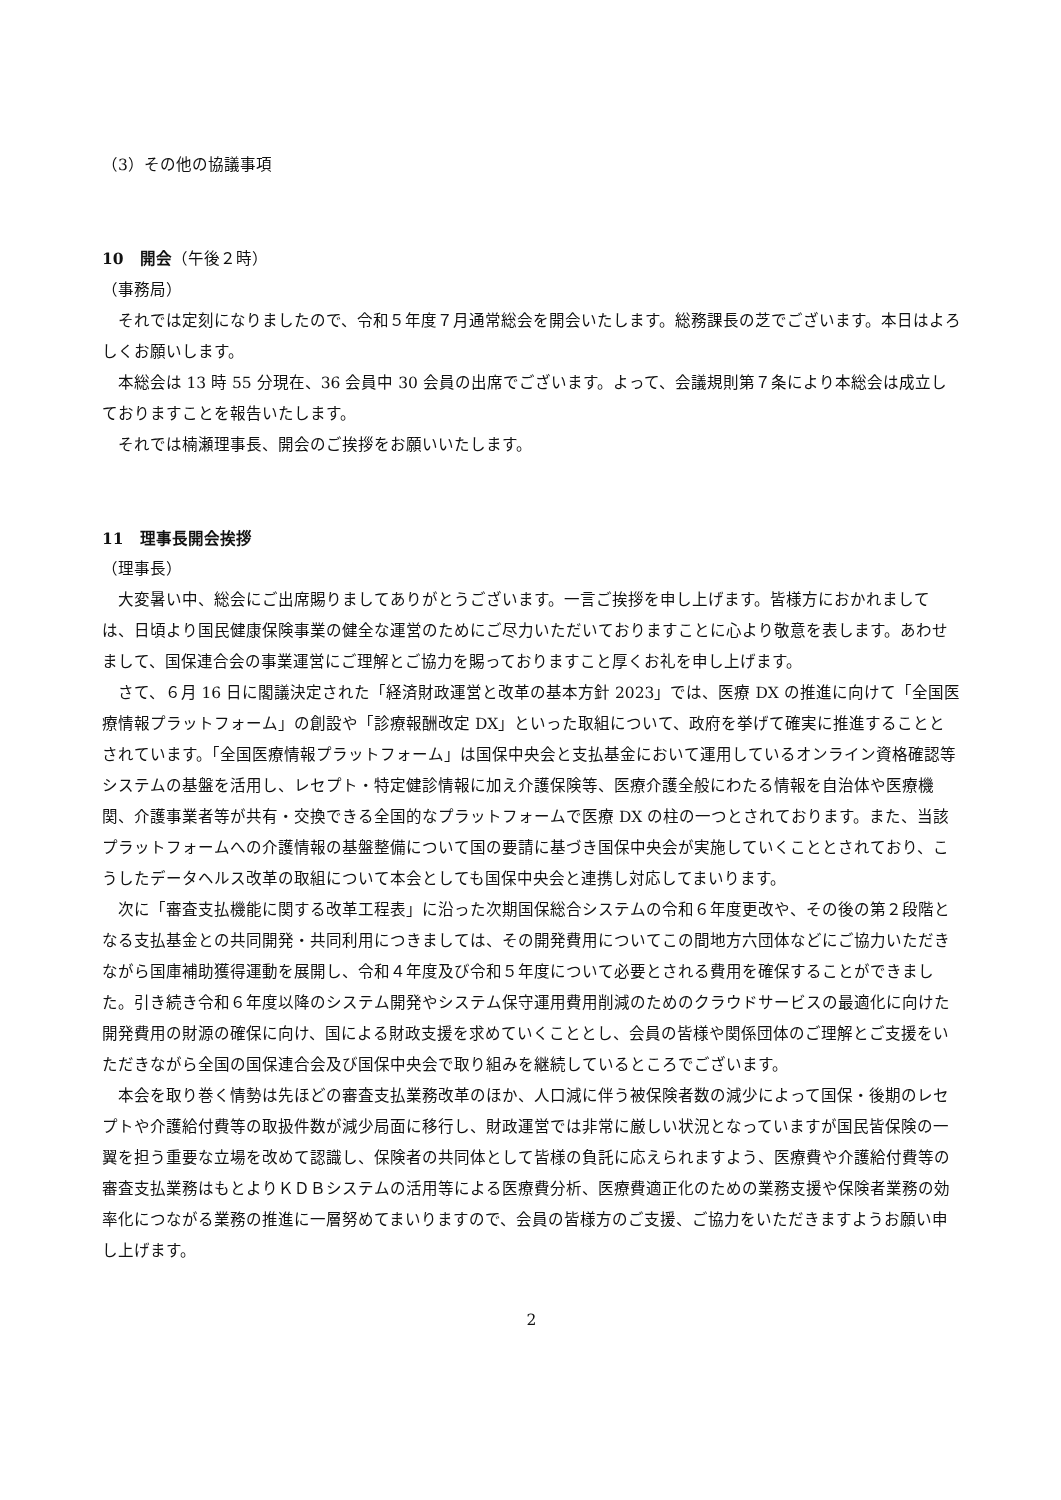（3）その他の協議事項
10　開会（午後２時）
（事務局）
それでは定刻になりましたので、令和５年度７月通常総会を開会いたします。総務課長の芝でございます。本日はよろしくお願いします。
本総会は 13 時 55 分現在、36 会員中 30 会員の出席でございます。よって、会議規則第７条により本総会は成立しておりますことを報告いたします。
それでは楠瀬理事長、開会のご挨拶をお願いいたします。
11　理事長開会挨拶
（理事長）
大変暑い中、総会にご出席賜りましてありがとうございます。一言ご挨拶を申し上げます。皆様方におかれましては、日頃より国民健康保険事業の健全な運営のためにご尽力いただいておりますことに心より敬意を表します。あわせまして、国保連合会の事業運営にご理解とご協力を賜っておりますこと厚くお礼を申し上げます。
さて、６月 16 日に閣議決定された「経済財政運営と改革の基本方針 2023」では、医療 DX の推進に向けて「全国医療情報プラットフォーム」の創設や「診療報酬改定 DX」といった取組について、政府を挙げて確実に推進することとされています。「全国医療情報プラットフォーム」は国保中央会と支払基金において運用しているオンライン資格確認等システムの基盤を活用し、レセプト・特定健診情報に加え介護保険等、医療介護全般にわたる情報を自治体や医療機関、介護事業者等が共有・交換できる全国的なプラットフォームで医療 DX の柱の一つとされております。また、当該プラットフォームへの介護情報の基盤整備について国の要請に基づき国保中央会が実施していくこととされており、こうしたデータヘルス改革の取組について本会としても国保中央会と連携し対応してまいります。
次に「審査支払機能に関する改革工程表」に沿った次期国保総合システムの令和６年度更改や、その後の第２段階となる支払基金との共同開発・共同利用につきましては、その開発費用についてこの間地方六団体などにご協力いただきながら国庫補助獲得運動を展開し、令和４年度及び令和５年度について必要とされる費用を確保することができました。引き続き令和６年度以降のシステム開発やシステム保守運用費用削減のためのクラウドサービスの最適化に向けた開発費用の財源の確保に向け、国による財政支援を求めていくこととし、会員の皆様や関係団体のご理解とご支援をいただきながら全国の国保連合会及び国保中央会で取り組みを継続しているところでございます。
本会を取り巻く情勢は先ほどの審査支払業務改革のほか、人口減に伴う被保険者数の減少によって国保・後期のレセプトや介護給付費等の取扱件数が減少局面に移行し、財政運営では非常に厳しい状況となっていますが国民皆保険の一翼を担う重要な立場を改めて認識し、保険者の共同体として皆様の負託に応えられますよう、医療費や介護給付費等の審査支払業務はもとよりＫＤＢシステムの活用等による医療費分析、医療費適正化のための業務支援や保険者業務の効率化につながる業務の推進に一層努めてまいりますので、会員の皆様方のご支援、ご協力をいただきますようお願い申し上げます。
2